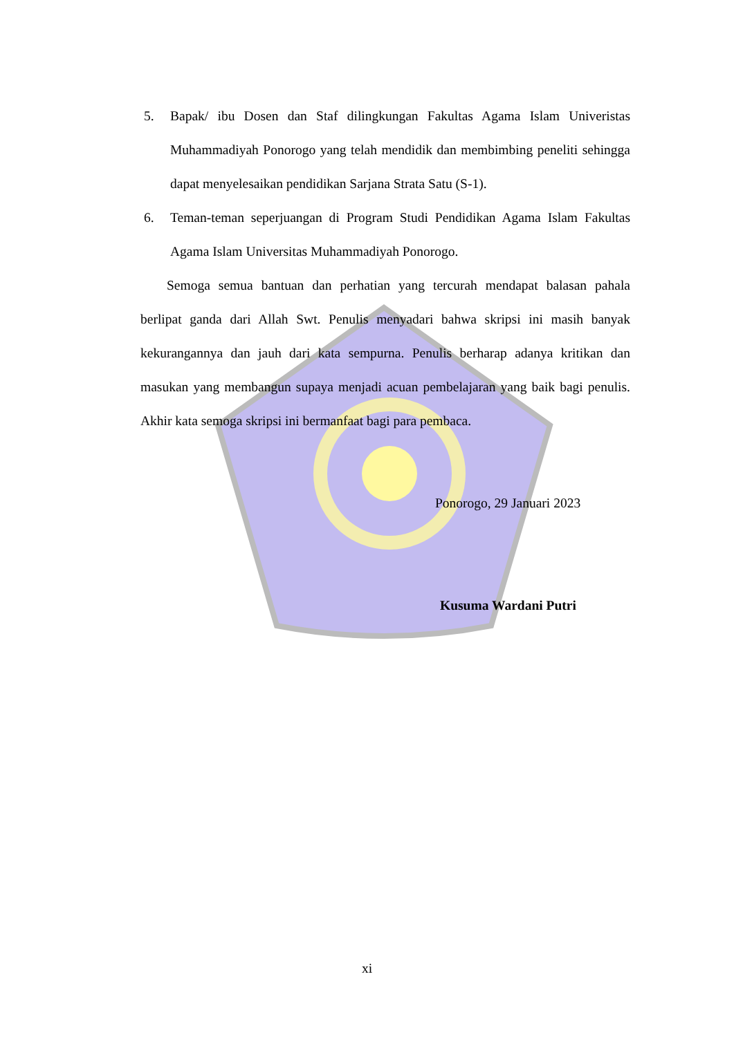5. Bapak/ ibu Dosen dan Staf dilingkungan Fakultas Agama Islam Univeristas Muhammadiyah Ponorogo yang telah mendidik dan membimbing peneliti sehingga dapat menyelesaikan pendidikan Sarjana Strata Satu (S-1).
6. Teman-teman seperjuangan di Program Studi Pendidikan Agama Islam Fakultas Agama Islam Universitas Muhammadiyah Ponorogo.
Semoga semua bantuan dan perhatian yang tercurah mendapat balasan pahala berlipat ganda dari Allah Swt. Penulis menyadari bahwa skripsi ini masih banyak kekurangannya dan jauh dari kata sempurna. Penulis berharap adanya kritikan dan masukan yang membangun supaya menjadi acuan pembelajaran yang baik bagi penulis. Akhir kata semoga skripsi ini bermanfaat bagi para pembaca.
Ponorogo, 29 Januari 2023
Kusuma Wardani Putri
xi